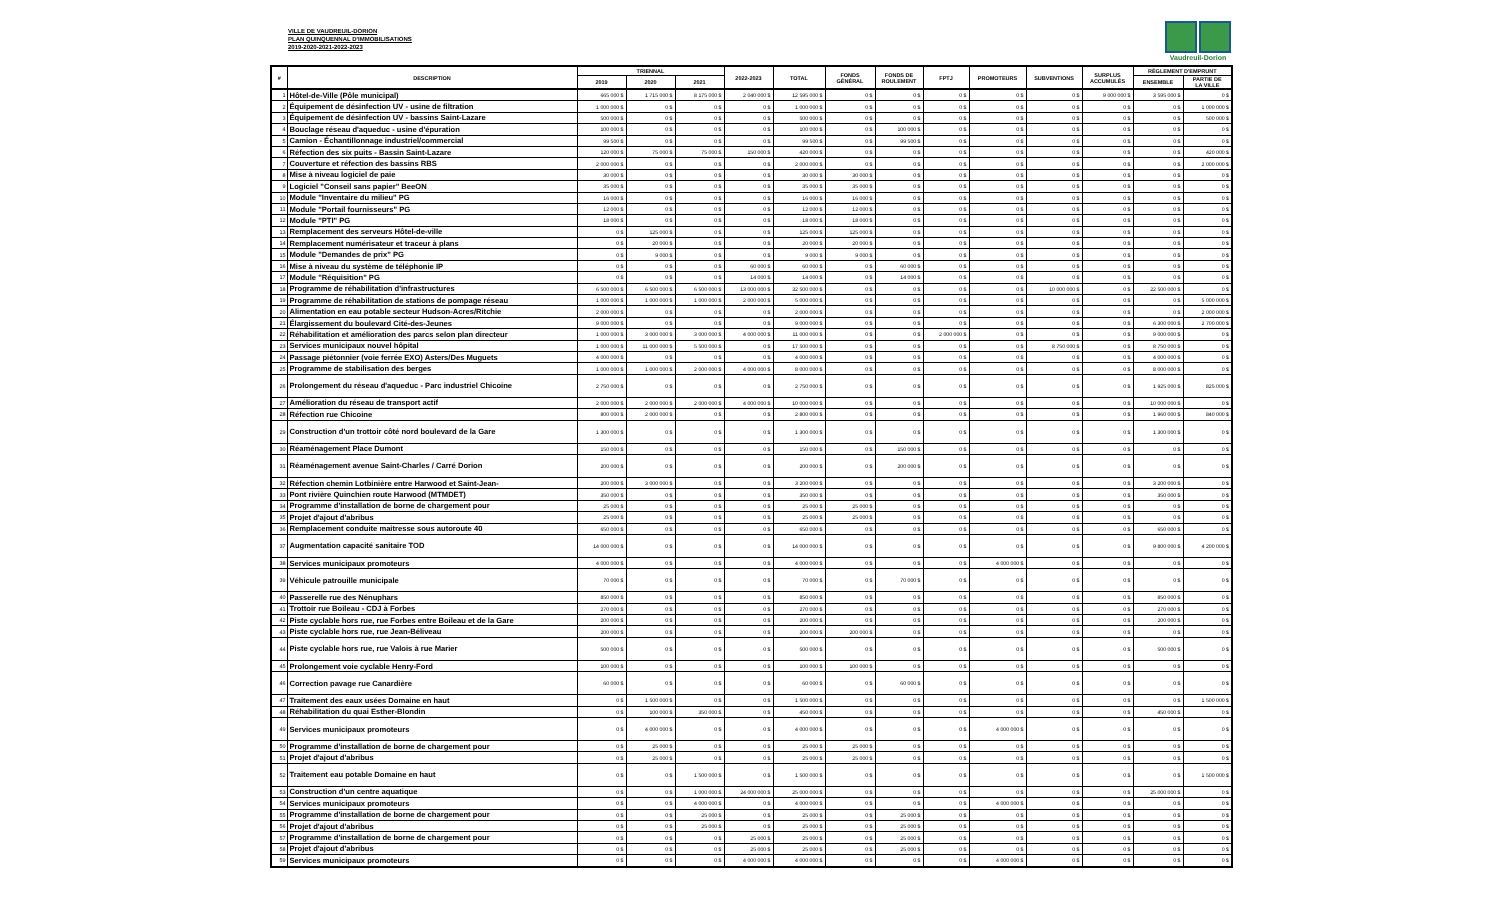VILLE DE VAUDREUIL-DORION
PLAN QUINQUENNAL D'IMMOBILISATIONS
2019-2020-2021-2022-2023
Vaudreuil-Dorion
| # | DESCRIPTION | TRIENNAL | | | 2022-2023 | TOTAL | FONDS GÉNÉRAL | FONDS DE ROULEMENT | FPTJ | PROMOTEURS | SUBVENTIONS | SURPLUS ACCUMULÉS | RÈGLEMENT D'EMPRUNT | |
| --- | --- | --- | --- | --- | --- | --- | --- | --- | --- | --- | --- | --- | --- | --- |
| | | 2019 | 2020 | 2021 | | | | | | | | | ENSEMBLE | PARTIE DE LA VILLE |
| 1 | Hôtel-de-Ville (Pôle municipal) | 665 000 $ | 1 715 000 $ | 8 175 000 $ | 2 040 000 $ | 12 595 000 $ | 0 $ | 0 $ | 0 $ | 0 $ | 0 $ | 9 000 000 $ | 3 595 000 $ | 0 $ |
| 2 | Équipement de désinfection UV - usine de filtration | 1 000 000 $ | 0 $ | 0 $ | 0 $ | 1 000 000 $ | 0 $ | 0 $ | 0 $ | 0 $ | 0 $ | 0 $ | 0 $ | 1 000 000 $ |
| 3 | Équipement de désinfection UV - bassins Saint-Lazare | 500 000 $ | 0 $ | 0 $ | 0 $ | 500 000 $ | 0 $ | 0 $ | 0 $ | 0 $ | 0 $ | 0 $ | 0 $ | 500 000 $ |
| 4 | Bouclage réseau d'aqueduc - usine d'épuration | 100 000 $ | 0 $ | 0 $ | 0 $ | 100 000 $ | 0 $ | 100 000 $ | 0 $ | 0 $ | 0 $ | 0 $ | 0 $ | 0 $ |
| 5 | Camion - Échantillonnage industriel/commercial | 99 500 $ | 0 $ | 0 $ | 0 $ | 99 500 $ | 0 $ | 99 500 $ | 0 $ | 0 $ | 0 $ | 0 $ | 0 $ | 0 $ |
| 6 | Réfection des six puits - Bassin Saint-Lazare | 120 000 $ | 75 000 $ | 75 000 $ | 150 000 $ | 420 000 $ | 0 $ | 0 $ | 0 $ | 0 $ | 0 $ | 0 $ | 0 $ | 420 000 $ |
| 7 | Couverture et réfection des bassins RBS | 2 000 000 $ | 0 $ | 0 $ | 0 $ | 2 000 000 $ | 0 $ | 0 $ | 0 $ | 0 $ | 0 $ | 0 $ | 0 $ | 2 000 000 $ |
| 8 | Mise à niveau logiciel de paie | 30 000 $ | 0 $ | 0 $ | 0 $ | 30 000 $ | 30 000 $ | 0 $ | 0 $ | 0 $ | 0 $ | 0 $ | 0 $ | 0 $ |
| 9 | Logiciel "Conseil sans papier" BeeON | 35 000 $ | 0 $ | 0 $ | 0 $ | 35 000 $ | 35 000 $ | 0 $ | 0 $ | 0 $ | 0 $ | 0 $ | 0 $ | 0 $ |
| 10 | Module "Inventaire du milieu" PG | 16 000 $ | 0 $ | 0 $ | 0 $ | 16 000 $ | 16 000 $ | 0 $ | 0 $ | 0 $ | 0 $ | 0 $ | 0 $ | 0 $ |
| 11 | Module "Portail fournisseurs" PG | 12 000 $ | 0 $ | 0 $ | 0 $ | 12 000 $ | 12 000 $ | 0 $ | 0 $ | 0 $ | 0 $ | 0 $ | 0 $ | 0 $ |
| 12 | Module "PTI" PG | 18 000 $ | 0 $ | 0 $ | 0 $ | 18 000 $ | 18 000 $ | 0 $ | 0 $ | 0 $ | 0 $ | 0 $ | 0 $ | 0 $ |
| 13 | Remplacement des serveurs Hôtel-de-ville | 0 $ | 125 000 $ | 0 $ | 0 $ | 125 000 $ | 125 000 $ | 0 $ | 0 $ | 0 $ | 0 $ | 0 $ | 0 $ | 0 $ |
| 14 | Remplacement numérisateur et traceur à plans | 0 $ | 20 000 $ | 0 $ | 0 $ | 20 000 $ | 20 000 $ | 0 $ | 0 $ | 0 $ | 0 $ | 0 $ | 0 $ | 0 $ |
| 15 | Module "Demandes de prix" PG | 0 $ | 9 000 $ | 0 $ | 0 $ | 9 000 $ | 9 000 $ | 0 $ | 0 $ | 0 $ | 0 $ | 0 $ | 0 $ | 0 $ |
| 16 | Mise à niveau du système de téléphonie IP | 0 $ | 0 $ | 0 $ | 60 000 $ | 60 000 $ | 0 $ | 60 000 $ | 0 $ | 0 $ | 0 $ | 0 $ | 0 $ | 0 $ |
| 17 | Module "Réquisition" PG | 0 $ | 0 $ | 0 $ | 14 000 $ | 14 000 $ | 0 $ | 14 000 $ | 0 $ | 0 $ | 0 $ | 0 $ | 0 $ | 0 $ |
| 18 | Programme de réhabilitation d'infrastructures | 6 500 000 $ | 6 500 000 $ | 6 500 000 $ | 13 000 000 $ | 32 500 000 $ | 0 $ | 0 $ | 0 $ | 0 $ | 10 000 000 $ | 0 $ | 22 500 000 $ | 0 $ |
| 19 | Programme de réhabilitation de stations de pompage réseau | 1 000 000 $ | 1 000 000 $ | 1 000 000 $ | 2 000 000 $ | 5 000 000 $ | 0 $ | 0 $ | 0 $ | 0 $ | 0 $ | 0 $ | 0 $ | 5 000 000 $ |
| 20 | Alimentation en eau potable secteur Hudson-Acres/Ritchie | 2 000 000 $ | 0 $ | 0 $ | 0 $ | 2 000 000 $ | 0 $ | 0 $ | 0 $ | 0 $ | 0 $ | 0 $ | 0 $ | 2 000 000 $ |
| 21 | Élargissement du boulevard Cité-des-Jeunes | 9 000 000 $ | 0 $ | 0 $ | 0 $ | 9 000 000 $ | 0 $ | 0 $ | 0 $ | 0 $ | 0 $ | 0 $ | 6 300 000 $ | 2 700 000 $ |
| 22 | Réhabilitation et amélioration des parcs selon plan directeur | 1 000 000 $ | 3 000 000 $ | 3 000 000 $ | 4 000 000 $ | 11 000 000 $ | 0 $ | 0 $ | 2 000 000 $ | 0 $ | 0 $ | 0 $ | 9 000 000 $ | 0 $ |
| 23 | Services municipaux nouvel hôpital | 1 000 000 $ | 11 000 000 $ | 5 500 000 $ | 0 $ | 17 500 000 $ | 0 $ | 0 $ | 0 $ | 0 $ | 8 750 000 $ | 0 $ | 8 750 000 $ | 0 $ |
| 24 | Passage piétonnier (voie ferrée EXO) Asters/Des Muguets | 4 000 000 $ | 0 $ | 0 $ | 0 $ | 4 000 000 $ | 0 $ | 0 $ | 0 $ | 0 $ | 0 $ | 0 $ | 4 000 000 $ | 0 $ |
| 25 | Programme de stabilisation des berges | 1 000 000 $ | 1 000 000 $ | 2 000 000 $ | 4 000 000 $ | 8 000 000 $ | 0 $ | 0 $ | 0 $ | 0 $ | 0 $ | 0 $ | 8 000 000 $ | 0 $ |
| 26 | Prolongement du réseau d'aqueduc - Parc industriel Chicoine | 2 750 000 $ | 0 $ | 0 $ | 0 $ | 2 750 000 $ | 0 $ | 0 $ | 0 $ | 0 $ | 0 $ | 0 $ | 1 925 000 $ | 825 000 $ |
| 27 | Amélioration du réseau de transport actif | 2 000 000 $ | 2 000 000 $ | 2 000 000 $ | 4 000 000 $ | 10 000 000 $ | 0 $ | 0 $ | 0 $ | 0 $ | 0 $ | 0 $ | 10 000 000 $ | 0 $ |
| 28 | Réfection rue Chicoine | 800 000 $ | 2 000 000 $ | 0 $ | 0 $ | 2 800 000 $ | 0 $ | 0 $ | 0 $ | 0 $ | 0 $ | 0 $ | 1 960 000 $ | 840 000 $ |
| 29 | Construction d'un trottoir côté nord boulevard de la Gare | 1 300 000 $ | 0 $ | 0 $ | 0 $ | 1 300 000 $ | 0 $ | 0 $ | 0 $ | 0 $ | 0 $ | 0 $ | 1 300 000 $ | 0 $ |
| 30 | Réaménagement Place Dumont | 150 000 $ | 0 $ | 0 $ | 0 $ | 150 000 $ | 0 $ | 150 000 $ | 0 $ | 0 $ | 0 $ | 0 $ | 0 $ | 0 $ |
| 31 | Réaménagement avenue Saint-Charles / Carré Dorion | 200 000 $ | 0 $ | 0 $ | 0 $ | 200 000 $ | 0 $ | 200 000 $ | 0 $ | 0 $ | 0 $ | 0 $ | 0 $ | 0 $ |
| 32 | Réfection chemin Lotbinière entre Harwood et Saint-Jean- | 200 000 $ | 3 000 000 $ | 0 $ | 0 $ | 3 200 000 $ | 0 $ | 0 $ | 0 $ | 0 $ | 0 $ | 0 $ | 3 200 000 $ | 0 $ |
| 33 | Pont rivière Quinchien route Harwood (MTMDET) | 350 000 $ | 0 $ | 0 $ | 0 $ | 350 000 $ | 0 $ | 0 $ | 0 $ | 0 $ | 0 $ | 0 $ | 350 000 $ | 0 $ |
| 34 | Programme d'installation de borne de chargement pour | 25 000 $ | 0 $ | 0 $ | 0 $ | 25 000 $ | 25 000 $ | 0 $ | 0 $ | 0 $ | 0 $ | 0 $ | 0 $ | 0 $ |
| 35 | Projet d'ajout d'abribus | 25 000 $ | 0 $ | 0 $ | 0 $ | 25 000 $ | 25 000 $ | 0 $ | 0 $ | 0 $ | 0 $ | 0 $ | 0 $ | 0 $ |
| 36 | Remplacement conduite maitresse sous autoroute 40 | 650 000 $ | 0 $ | 0 $ | 0 $ | 650 000 $ | 0 $ | 0 $ | 0 $ | 0 $ | 0 $ | 0 $ | 650 000 $ | 0 $ |
| 37 | Augmentation capacité sanitaire TOD | 14 000 000 $ | 0 $ | 0 $ | 0 $ | 14 000 000 $ | 0 $ | 0 $ | 0 $ | 0 $ | 0 $ | 0 $ | 9 800 000 $ | 4 200 000 $ |
| 38 | Services municipaux promoteurs | 4 000 000 $ | 0 $ | 0 $ | 0 $ | 4 000 000 $ | 0 $ | 0 $ | 0 $ | 4 000 000 $ | 0 $ | 0 $ | 0 $ | 0 $ |
| 39 | Véhicule patrouille municipale | 70 000 $ | 0 $ | 0 $ | 0 $ | 70 000 $ | 0 $ | 70 000 $ | 0 $ | 0 $ | 0 $ | 0 $ | 0 $ | 0 $ |
| 40 | Passerelle rue des Nénuphars | 850 000 $ | 0 $ | 0 $ | 0 $ | 850 000 $ | 0 $ | 0 $ | 0 $ | 0 $ | 0 $ | 0 $ | 850 000 $ | 0 $ |
| 41 | Trottoir rue Boileau - CDJ à Forbes | 270 000 $ | 0 $ | 0 $ | 0 $ | 270 000 $ | 0 $ | 0 $ | 0 $ | 0 $ | 0 $ | 0 $ | 270 000 $ | 0 $ |
| 42 | Piste cyclable hors rue, rue Forbes entre Boileau et de la Gare | 200 000 $ | 0 $ | 0 $ | 0 $ | 200 000 $ | 0 $ | 0 $ | 0 $ | 0 $ | 0 $ | 0 $ | 200 000 $ | 0 $ |
| 43 | Piste cyclable hors rue, rue Jean-Béliveau | 200 000 $ | 0 $ | 0 $ | 0 $ | 200 000 $ | 200 000 $ | 0 $ | 0 $ | 0 $ | 0 $ | 0 $ | 0 $ | 0 $ |
| 44 | Piste cyclable hors rue, rue Valois à rue Marier | 500 000 $ | 0 $ | 0 $ | 0 $ | 500 000 $ | 0 $ | 0 $ | 0 $ | 0 $ | 0 $ | 0 $ | 500 000 $ | 0 $ |
| 45 | Prolongement voie cyclable Henry-Ford | 100 000 $ | 0 $ | 0 $ | 0 $ | 100 000 $ | 100 000 $ | 0 $ | 0 $ | 0 $ | 0 $ | 0 $ | 0 $ | 0 $ |
| 46 | Correction pavage rue Canardière | 60 000 $ | 0 $ | 0 $ | 0 $ | 60 000 $ | 0 $ | 60 000 $ | 0 $ | 0 $ | 0 $ | 0 $ | 0 $ | 0 $ |
| 47 | Traitement des eaux usées Domaine en haut | 0 $ | 1 500 000 $ | 0 $ | 0 $ | 1 500 000 $ | 0 $ | 0 $ | 0 $ | 0 $ | 0 $ | 0 $ | 0 $ | 1 500 000 $ |
| 48 | Réhabilitation du quai Esther-Blondin | 0 $ | 100 000 $ | 350 000 $ | 0 $ | 450 000 $ | 0 $ | 0 $ | 0 $ | 0 $ | 0 $ | 0 $ | 450 000 $ | 0 $ |
| 49 | Services municipaux promoteurs | 0 $ | 4 000 000 $ | 0 $ | 0 $ | 4 000 000 $ | 0 $ | 0 $ | 0 $ | 4 000 000 $ | 0 $ | 0 $ | 0 $ | 0 $ |
| 50 | Programme d'installation de borne de chargement pour | 0 $ | 25 000 $ | 0 $ | 0 $ | 25 000 $ | 25 000 $ | 0 $ | 0 $ | 0 $ | 0 $ | 0 $ | 0 $ | 0 $ |
| 51 | Projet d'ajout d'abribus | 0 $ | 25 000 $ | 0 $ | 0 $ | 25 000 $ | 25 000 $ | 0 $ | 0 $ | 0 $ | 0 $ | 0 $ | 0 $ | 0 $ |
| 52 | Traitement eau potable Domaine en haut | 0 $ | 0 $ | 1 500 000 $ | 0 $ | 1 500 000 $ | 0 $ | 0 $ | 0 $ | 0 $ | 0 $ | 0 $ | 0 $ | 1 500 000 $ |
| 53 | Construction d'un centre aquatique | 0 $ | 0 $ | 1 000 000 $ | 24 000 000 $ | 25 000 000 $ | 0 $ | 0 $ | 0 $ | 0 $ | 0 $ | 0 $ | 25 000 000 $ | 0 $ |
| 54 | Services municipaux promoteurs | 0 $ | 0 $ | 4 000 000 $ | 0 $ | 4 000 000 $ | 0 $ | 0 $ | 0 $ | 4 000 000 $ | 0 $ | 0 $ | 0 $ | 0 $ |
| 55 | Programme d'installation de borne de chargement pour | 0 $ | 0 $ | 25 000 $ | 0 $ | 25 000 $ | 0 $ | 25 000 $ | 0 $ | 0 $ | 0 $ | 0 $ | 0 $ | 0 $ |
| 56 | Projet d'ajout d'abribus | 0 $ | 0 $ | 25 000 $ | 0 $ | 25 000 $ | 0 $ | 25 000 $ | 0 $ | 0 $ | 0 $ | 0 $ | 0 $ | 0 $ |
| 57 | Programme d'installation de borne de chargement pour | 0 $ | 0 $ | 0 $ | 25 000 $ | 25 000 $ | 0 $ | 25 000 $ | 0 $ | 0 $ | 0 $ | 0 $ | 0 $ | 0 $ |
| 58 | Projet d'ajout d'abribus | 0 $ | 0 $ | 0 $ | 25 000 $ | 25 000 $ | 0 $ | 25 000 $ | 0 $ | 0 $ | 0 $ | 0 $ | 0 $ | 0 $ |
| 59 | Services municipaux promoteurs | 0 $ | 0 $ | 0 $ | 4 000 000 $ | 4 000 000 $ | 0 $ | 0 $ | 0 $ | 4 000 000 $ | 0 $ | 0 $ | 0 $ | 0 $ |